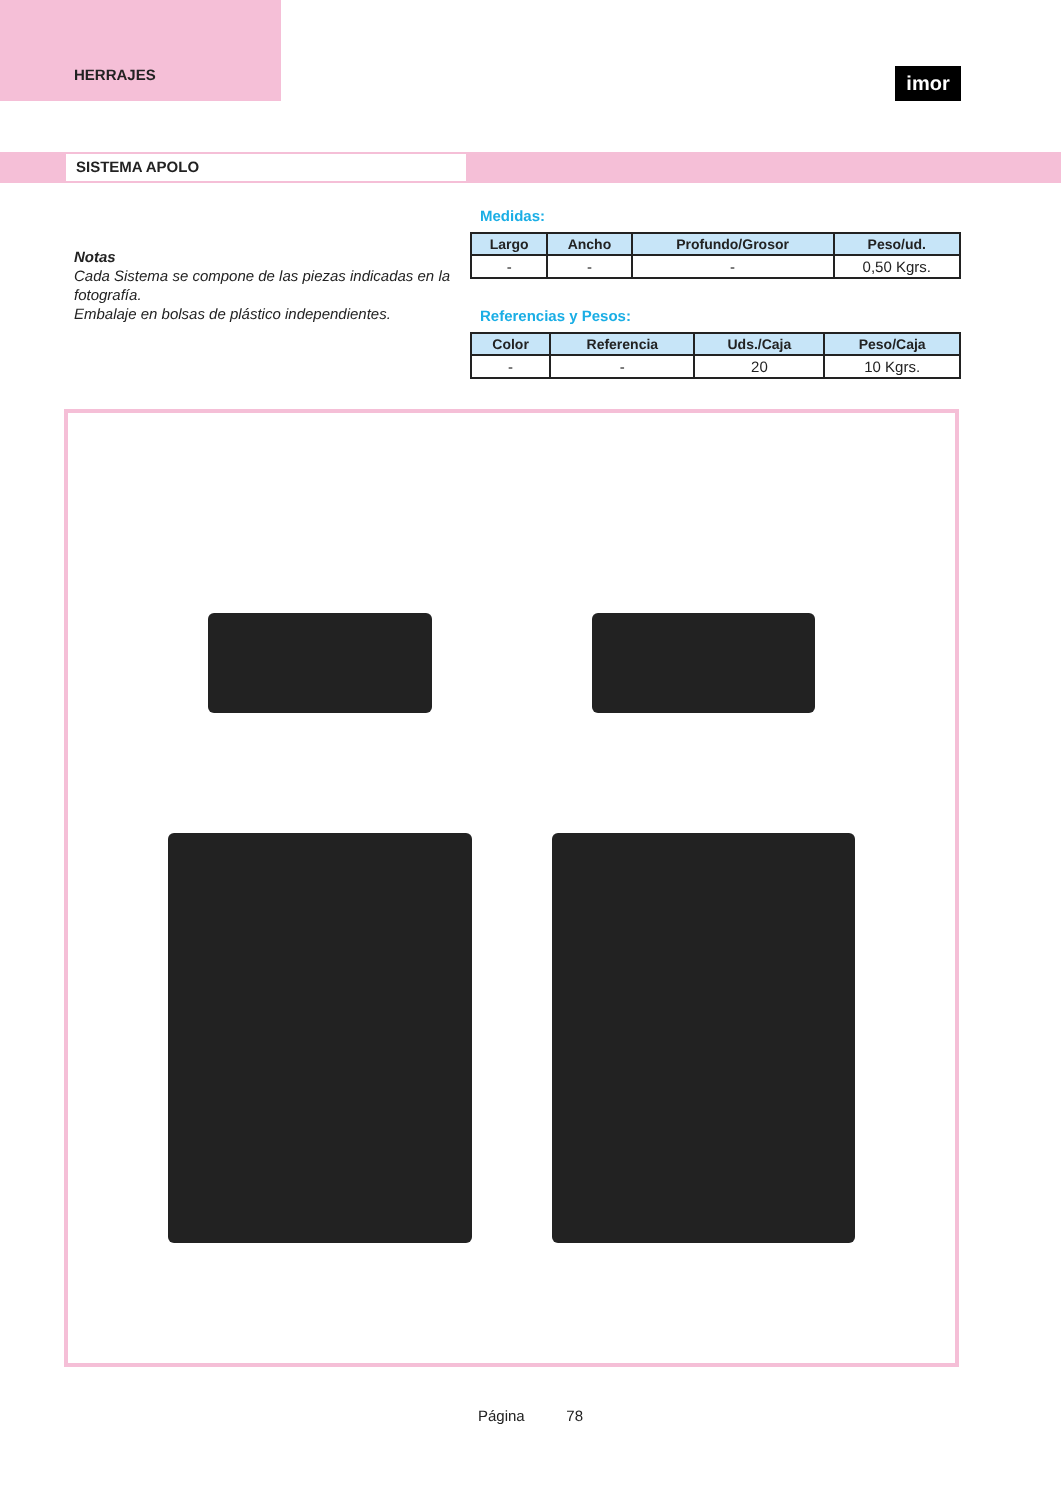HERRAJES
imor
SISTEMA APOLO
Notas
Cada Sistema se compone de las piezas indicadas en la fotografía.
Embalaje en bolsas de plástico independientes.
Medidas:
| Largo | Ancho | Profundo/Grosor | Peso/ud. |
| --- | --- | --- | --- |
| - | - | - | 0,50 Kgrs. |
Referencias y Pesos:
| Color | Referencia | Uds./Caja | Peso/Caja |
| --- | --- | --- | --- |
| - | - | 20 | 10 Kgrs. |
Página 78